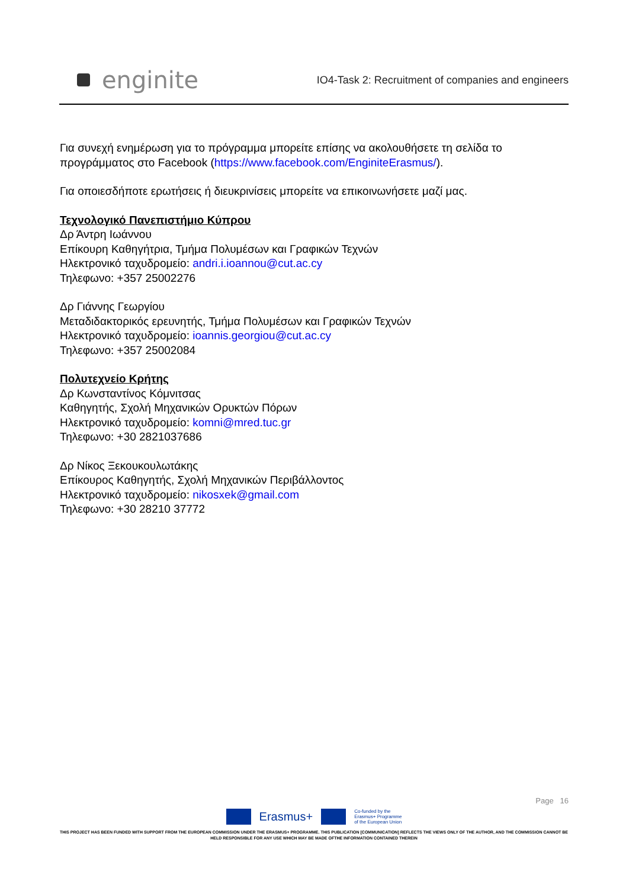enginite
IO4-Task 2: Recruitment of companies and engineers
Για συνεχή ενημέρωση για το πρόγραμμα μπορείτε επίσης να ακολουθήσετε τη σελίδα το προγράμματος στο Facebook (https://www.facebook.com/EnginiteErasmus/).
Για οποιεσδήποτε ερωτήσεις ή διευκρινίσεις μπορείτε να επικοινωνήσετε μαζί μας.
Τεχνολογικό Πανεπιστήμιο Κύπρου
Δρ Άντρη Ιωάννου
Επίκουρη Καθηγήτρια, Τμήμα Πολυμέσων και Γραφικών Τεχνών
Ηλεκτρονικό ταχυδρομείο: andri.i.ioannou@cut.ac.cy
Τηλεφωνο: +357 25002276
Δρ Γιάννης Γεωργίου
Μεταδιδακτορικός ερευνητής, Τμήμα Πολυμέσων και Γραφικών Τεχνών
Ηλεκτρονικό ταχυδρομείο: ioannis.georgiou@cut.ac.cy
Τηλεφωνο: +357 25002084
Πολυτεχνείο Κρήτης
Δρ Κωνσταντίνος Κόμνιτσας
Καθηγητής, Σχολή Μηχανικών Ορυκτών Πόρων
Ηλεκτρονικό ταχυδρομείο: komni@mred.tuc.gr
Τηλεφωνο: +30 2821037686
Δρ Νίκος Ξεκουκουλωτάκης
Επίκουρος Καθηγητής, Σχολή Μηχανικών Περιβάλλοντος
Ηλεκτρονικό ταχυδρομείο: nikosxek@gmail.com
Τηλεφωνο: +30 28210 37772
Page 16
Erasmus+
Co-funded by the
Erasmus+ Programme
of the European Union
THIS PROJECT HAS BEEN FUNDED WITH SUPPORT FROM THE EUROPEAN COMMISSION UNDER THE ERASMUS+ PROGRAMME. THIS PUBLICATION [COMMUNICATION] REFLECTS THE VIEWS ONLY OF THE AUTHOR, AND THE COMMISSION CANNOT BE HELD RESPONSIBLE FOR ANY USE WHICH MAY BE MADE OFTHE INFORMATION CONTAINED THEREIN